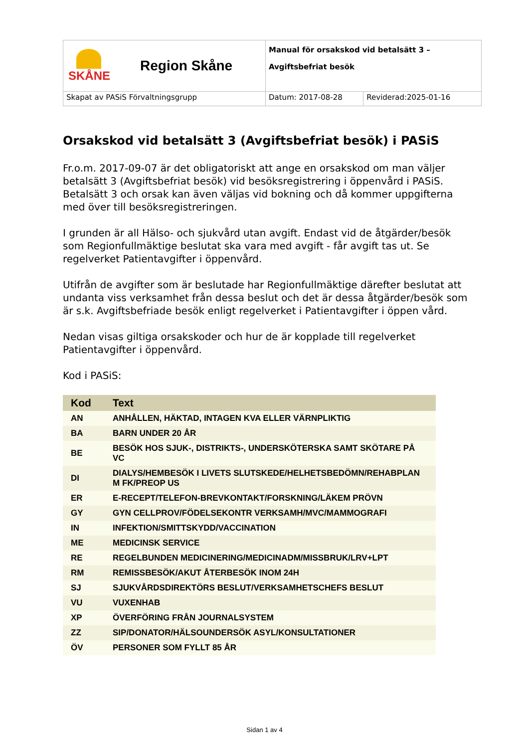| SKÅNE Region Skåne | Manual för orsakskod vid betalsätt 3 – Avgiftsbefriat besök | |
| Skapat av PASiS Förvaltningsgrupp | Datum: 2017-08-28 | Reviderad:2025-01-16 |
Orsakskod vid betalsätt 3 (Avgiftsbefriat besök) i PASiS
Fr.o.m. 2017-09-07 är det obligatoriskt att ange en orsakskod om man väljer betalsätt 3 (Avgiftsbefriat besök) vid besöksregistrering i öppenvård i PASiS. Betalsätt 3 och orsak kan även väljas vid bokning och då kommer uppgifterna med över till besöksregistreringen.
I grunden är all Hälso- och sjukvård utan avgift. Endast vid de åtgärder/besök som Regionfullmäktige beslutat ska vara med avgift - får avgift tas ut. Se regelverket Patientavgifter i öppenvård.
Utifrån de avgifter som är beslutade har Regionfullmäktige därefter beslutat att undanta viss verksamhet från dessa beslut och det är dessa åtgärder/besök som är s.k. Avgiftsbefriade besök enligt regelverket i Patientavgifter i öppen vård.
Nedan visas giltiga orsakskoder och hur de är kopplade till regelverket Patientavgifter i öppenvård.
Kod i PASiS:
| Kod | Text |
| --- | --- |
| AN | ANHÅLLEN, HÄKTAD, INTAGEN KVA ELLER VÄRNPLIKTIG |
| BA | BARN UNDER 20 ÅR |
| BE | BESÖK HOS SJUK-, DISTRIKTS-, UNDERSKÖTERSKA SAMT SKÖTARE PÅ VC |
| DI | DIALYS/HEMBESÖK I LIVETS SLUTSKEDE/HELHETSBEDÖMN/REHABPLAN M FK/PREOP US |
| ER | E-RECEPT/TELEFON-BREVKONTAKT/FORSKNING/LÄKEM PRÖVN |
| GY | GYN CELLPROV/FÖDELSEKONTR VERKSAMH/MVC/MAMMOGRAFI |
| IN | INFEKTION/SMITTSKYDD/VACCINATION |
| ME | MEDICINSK SERVICE |
| RE | REGELBUNDEN MEDICINERING/MEDICINADM/MISSBRUK/LRV+LPT |
| RM | REMISSBESÖK/AKUT ÅTERBESÖK INOM 24H |
| SJ | SJUKVÅRDSDIREKTÖRS BESLUT/VERKSAMHETSCHEFS BESLUT |
| VU | VUXENHAB |
| XP | ÖVERFÖRING FRÅN JOURNALSYSTEM |
| ZZ | SIP/DONATOR/HÄLSOUNDERSÖK ASYL/KONSULTATIONER |
| ÖV | PERSONER SOM FYLLT 85 ÅR |
Sidan 1 av 4